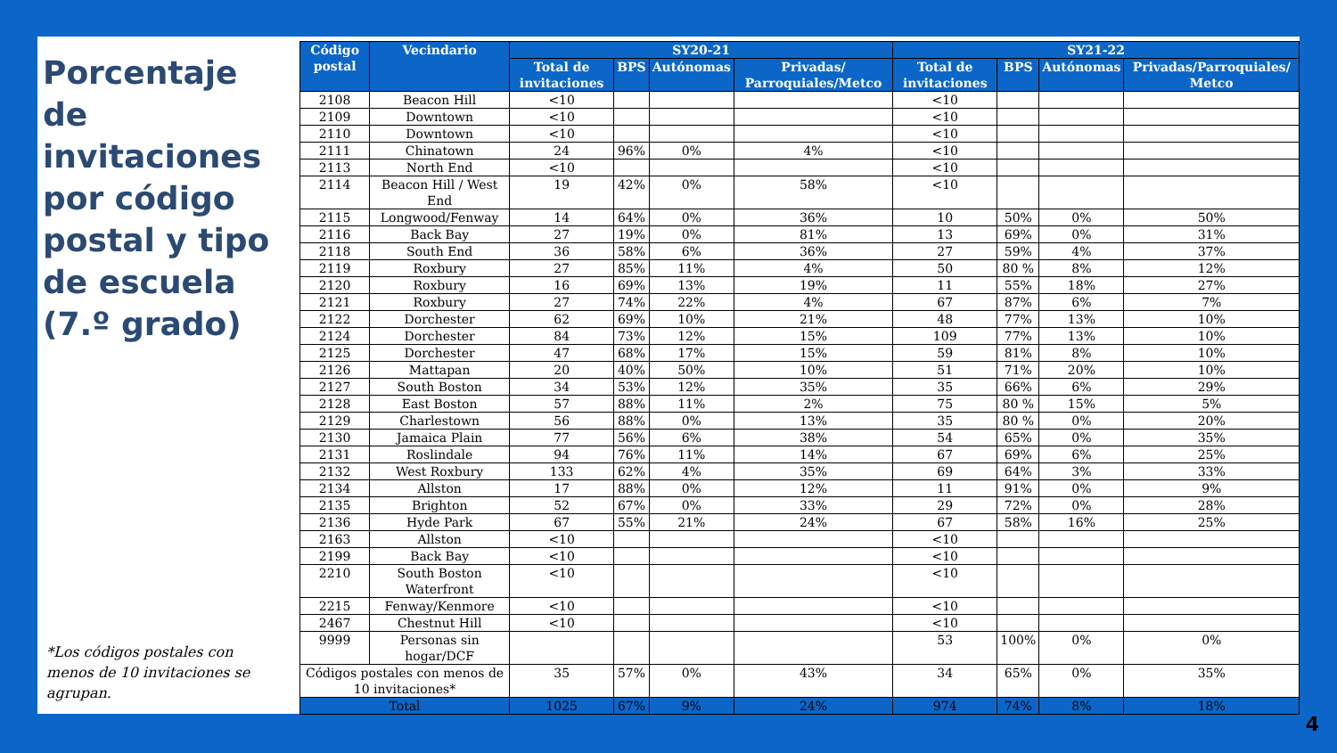Porcentaje de invitaciones por código postal y tipo de escuela (7.º grado)
*Los códigos postales con menos de 10 invitaciones se agrupan.
| Código postal | Vecindario | SY20-21 | | | | SY21-22 | | | |
| --- | --- | --- | --- | --- | --- | --- | --- | --- | --- |
| | | Total de invitaciones | BPS | Autónomas | Privadas/ Parroquiales/Metco | Total de invitaciones | BPS | Autónomas | Privadas/Parroquiales/ Metco |
| 2108 | Beacon Hill | <10 | | | | <10 | | | |
| 2109 | Downtown | <10 | | | | <10 | | | |
| 2110 | Downtown | <10 | | | | <10 | | | |
| 2111 | Chinatown | 24 | 96% | 0% | 4% | <10 | | | |
| 2113 | North End | <10 | | | | <10 | | | |
| 2114 | Beacon Hill / West End | 19 | 42% | 0% | 58% | <10 | | | |
| 2115 | Longwood/Fenway | 14 | 64% | 0% | 36% | 10 | 50% | 0% | 50% |
| 2116 | Back Bay | 27 | 19% | 0% | 81% | 13 | 69% | 0% | 31% |
| 2118 | South End | 36 | 58% | 6% | 36% | 27 | 59% | 4% | 37% |
| 2119 | Roxbury | 27 | 85% | 11% | 4% | 50 | 80 % | 8% | 12% |
| 2120 | Roxbury | 16 | 69% | 13% | 19% | 11 | 55% | 18% | 27% |
| 2121 | Roxbury | 27 | 74% | 22% | 4% | 67 | 87% | 6% | 7% |
| 2122 | Dorchester | 62 | 69% | 10% | 21% | 48 | 77% | 13% | 10% |
| 2124 | Dorchester | 84 | 73% | 12% | 15% | 109 | 77% | 13% | 10% |
| 2125 | Dorchester | 47 | 68% | 17% | 15% | 59 | 81% | 8% | 10% |
| 2126 | Mattapan | 20 | 40% | 50% | 10% | 51 | 71% | 20% | 10% |
| 2127 | South Boston | 34 | 53% | 12% | 35% | 35 | 66% | 6% | 29% |
| 2128 | East Boston | 57 | 88% | 11% | 2% | 75 | 80 % | 15% | 5% |
| 2129 | Charlestown | 56 | 88% | 0% | 13% | 35 | 80 % | 0% | 20% |
| 2130 | Jamaica Plain | 77 | 56% | 6% | 38% | 54 | 65% | 0% | 35% |
| 2131 | Roslindale | 94 | 76% | 11% | 14% | 67 | 69% | 6% | 25% |
| 2132 | West Roxbury | 133 | 62% | 4% | 35% | 69 | 64% | 3% | 33% |
| 2134 | Allston | 17 | 88% | 0% | 12% | 11 | 91% | 0% | 9% |
| 2135 | Brighton | 52 | 67% | 0% | 33% | 29 | 72% | 0% | 28% |
| 2136 | Hyde Park | 67 | 55% | 21% | 24% | 67 | 58% | 16% | 25% |
| 2163 | Allston | <10 | | | | <10 | | | |
| 2199 | Back Bay | <10 | | | | <10 | | | |
| 2210 | South Boston Waterfront | <10 | | | | <10 | | | |
| 2215 | Fenway/Kenmore | <10 | | | | <10 | | | |
| 2467 | Chestnut Hill | <10 | | | | <10 | | | |
| 9999 | Personas sin hogar/DCF | | | | | 53 | 100% | 0% | 0% |
| Códigos postales con menos de 10 invitaciones* | | 35 | 57% | 0% | 43% | 34 | 65% | 0% | 35% |
| Total | | 1025 | 67% | 9% | 24% | 974 | 74% | 8% | 18% |
4